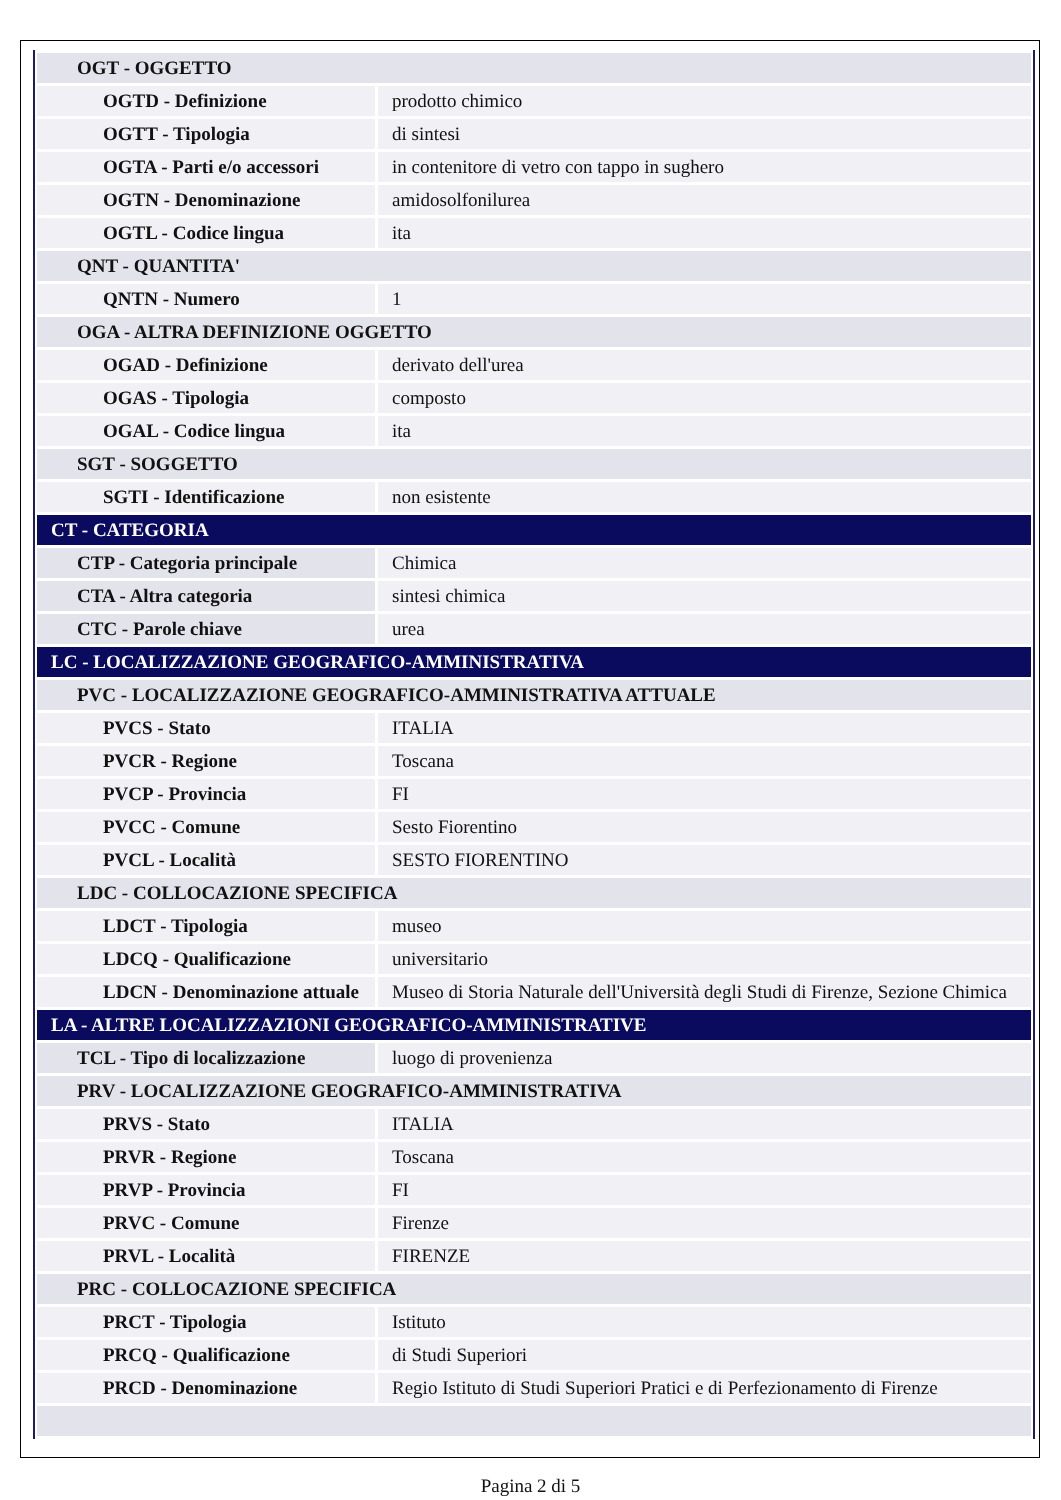| OGT - OGGETTO | |
| OGTD - Definizione | prodotto chimico |
| OGTT - Tipologia | di sintesi |
| OGTA - Parti e/o accessori | in contenitore di vetro con tappo in sughero |
| OGTN - Denominazione | amidosolfonilurea |
| OGTL - Codice lingua | ita |
| QNT - QUANTITA' | |
| QNTN - Numero | 1 |
| OGA - ALTRA DEFINIZIONE OGGETTO | |
| OGAD - Definizione | derivato dell'urea |
| OGAS - Tipologia | composto |
| OGAL - Codice lingua | ita |
| SGT - SOGGETTO | |
| SGTI - Identificazione | non esistente |
| CT - CATEGORIA | |
| CTP - Categoria principale | Chimica |
| CTA - Altra categoria | sintesi chimica |
| CTC - Parole chiave | urea |
| LC - LOCALIZZAZIONE GEOGRAFICO-AMMINISTRATIVA | |
| PVC - LOCALIZZAZIONE GEOGRAFICO-AMMINISTRATIVA ATTUALE | |
| PVCS - Stato | ITALIA |
| PVCR - Regione | Toscana |
| PVCP - Provincia | FI |
| PVCC - Comune | Sesto Fiorentino |
| PVCL - Località | SESTO FIORENTINO |
| LDC - COLLOCAZIONE SPECIFICA | |
| LDCT - Tipologia | museo |
| LDCQ - Qualificazione | universitario |
| LDCN - Denominazione attuale | Museo di Storia Naturale dell'Università degli Studi di Firenze, Sezione Chimica |
| LA - ALTRE LOCALIZZAZIONI GEOGRAFICO-AMMINISTRATIVE | |
| TCL - Tipo di localizzazione | luogo di provenienza |
| PRV - LOCALIZZAZIONE GEOGRAFICO-AMMINISTRATIVA | |
| PRVS - Stato | ITALIA |
| PRVR - Regione | Toscana |
| PRVP - Provincia | FI |
| PRVC - Comune | Firenze |
| PRVL - Località | FIRENZE |
| PRC - COLLOCAZIONE SPECIFICA | |
| PRCT - Tipologia | Istituto |
| PRCQ - Qualificazione | di Studi Superiori |
| PRCD - Denominazione | Regio Istituto di Studi Superiori Pratici e di Perfezionamento di Firenze |
Pagina 2 di 5